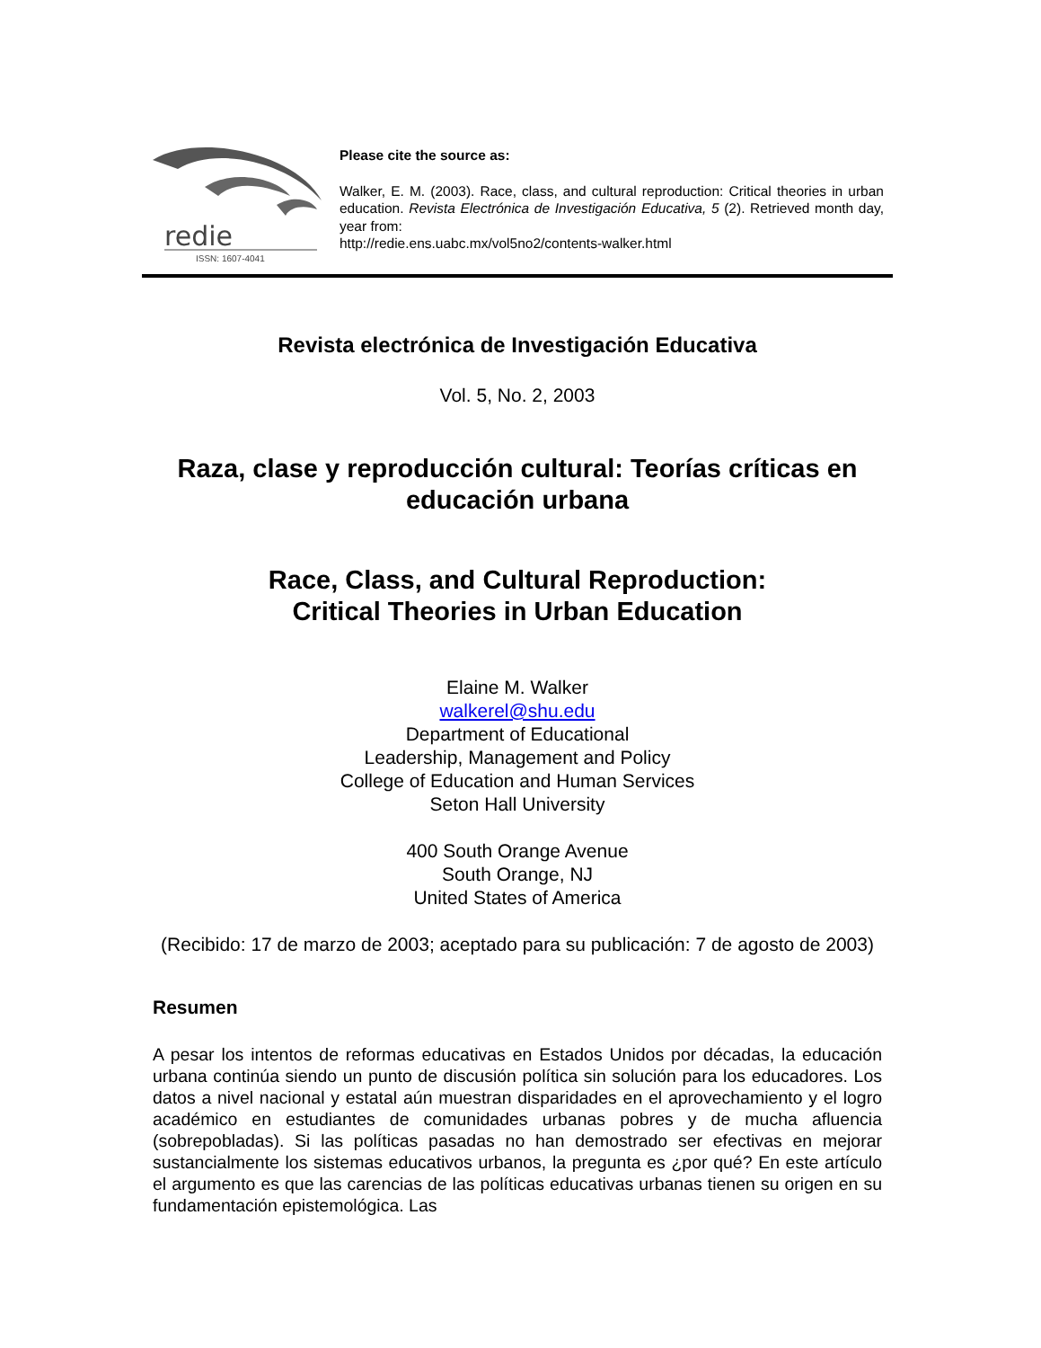redie
ISSN: 1607-4041
Please cite the source as:
Walker, E. M. (2003). Race, class, and cultural reproduction: Critical theories in urban education. Revista Electrónica de Investigación Educativa, 5 (2). Retrieved month day, year from:
http://redie.ens.uabc.mx/vol5no2/contents-walker.html
Revista electrónica de Investigación Educativa
Vol. 5, No. 2, 2003
Raza, clase y reproducción cultural: Teorías críticas en educación urbana
Race, Class, and Cultural Reproduction:
Critical Theories in Urban Education
Elaine M. Walker
walkerel@shu.edu
Department of Educational
Leadership, Management and Policy
College of Education and Human Services
Seton Hall University
400 South Orange Avenue
South Orange, NJ
United States of America
(Recibido: 17 de marzo de 2003; aceptado para su publicación: 7 de agosto de 2003)
Resumen
A pesar los intentos de reformas educativas en Estados Unidos por décadas, la educación urbana continúa siendo un punto de discusión política sin solución para los educadores. Los datos a nivel nacional y estatal aún muestran disparidades en el aprovechamiento y el logro académico en estudiantes de comunidades urbanas pobres y de mucha afluencia (sobrepobladas). Si las políticas pasadas no han demostrado ser efectivas en mejorar sustancialmente los sistemas educativos urbanos, la pregunta es ¿por qué? En este artículo el argumento es que las carencias de las políticas educativas urbanas tienen su origen en su fundamentación epistemológica. Las